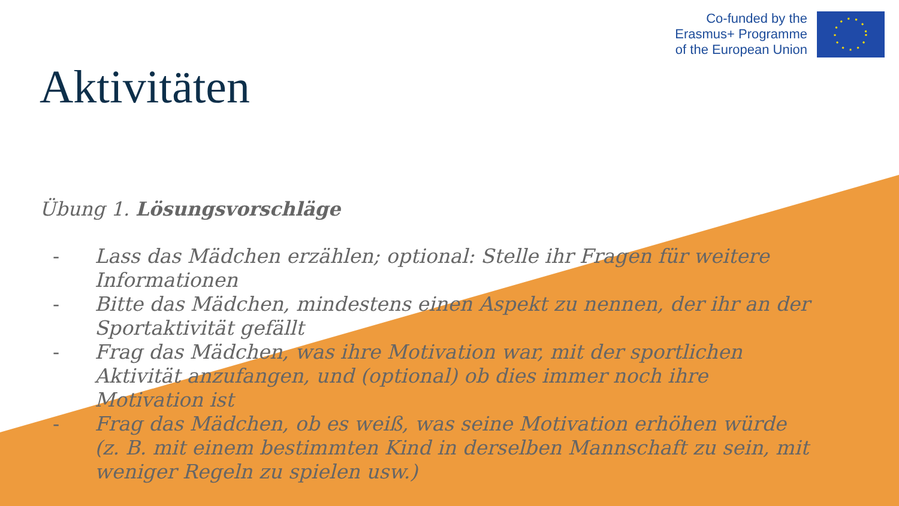Co-funded by the
Erasmus+ Programme
of the European Union
Aktivitäten
Übung 1. Lösungsvorschläge
- Lass das Mädchen erzählen; optional: Stelle ihr Fragen für weitere Informationen
- Bitte das Mädchen, mindestens einen Aspekt zu nennen, der ihr an der Sportaktivität gefällt
- Frag das Mädchen, was ihre Motivation war, mit der sportlichen Aktivität anzufangen, und (optional) ob dies immer noch ihre Motivation ist
- Frag das Mädchen, ob es weiß, was seine Motivation erhöhen würde (z. B. mit einem bestimmten Kind in derselben Mannschaft zu sein, mit weniger Regeln zu spielen usw.)